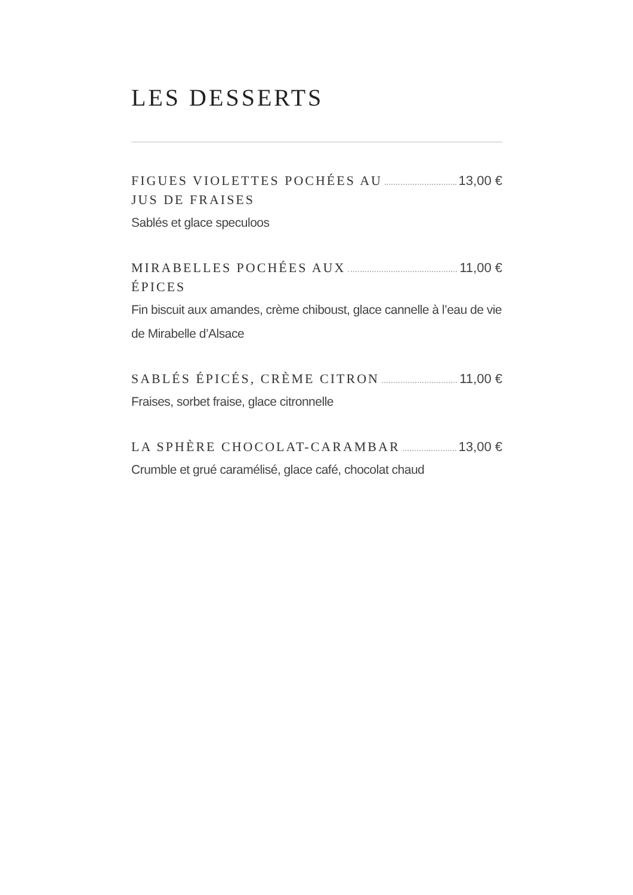LES DESSERTS
FIGUES VIOLETTES POCHÉES AU 13,00 €
JUS DE FRAISES
Sablés et glace speculoos
MIRABELLES POCHÉES AUX 11,00 €
ÉPICES
Fin biscuit aux amandes, crème chiboust, glace cannelle à l’eau de vie de Mirabelle d’Alsace
SABLÉS ÉPICÉS, CRÈME CITRON 11,00 €
Fraises, sorbet fraise, glace citronnelle
LA SPHÈRE CHOCOLAT-CARAMBAR 13,00 €
Crumble et grué caramélisé, glace café, chocolat chaud